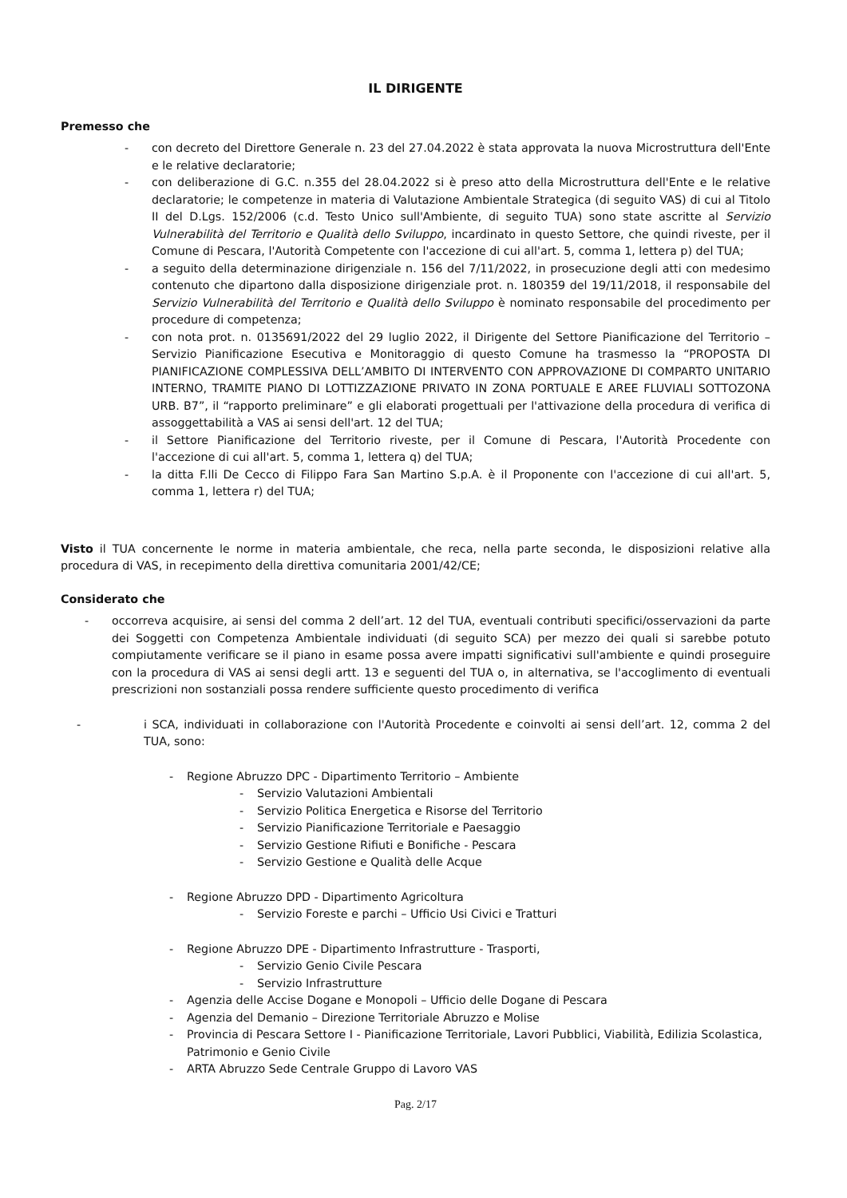IL DIRIGENTE
Premesso che
- con decreto del Direttore Generale n. 23 del 27.04.2022 è stata approvata la nuova Microstruttura dell'Ente e le relative declaratorie;
- con deliberazione di G.C. n.355 del 28.04.2022 si è preso atto della Microstruttura dell'Ente e le relative declaratorie; le competenze in materia di Valutazione Ambientale Strategica (di seguito VAS) di cui al Titolo II del D.Lgs. 152/2006 (c.d. Testo Unico sull'Ambiente, di seguito TUA) sono state ascritte al Servizio Vulnerabilità del Territorio e Qualità dello Sviluppo, incardinato in questo Settore, che quindi riveste, per il Comune di Pescara, l'Autorità Competente con l'accezione di cui all'art. 5, comma 1, lettera p) del TUA;
- a seguito della determinazione dirigenziale n. 156 del 7/11/2022, in prosecuzione degli atti con medesimo contenuto che dipartono dalla disposizione dirigenziale prot. n. 180359 del 19/11/2018, il responsabile del Servizio Vulnerabilità del Territorio e Qualità dello Sviluppo è nominato responsabile del procedimento per procedure di competenza;
- con nota prot. n. 0135691/2022 del 29 luglio 2022, il Dirigente del Settore Pianificazione del Territorio – Servizio Pianificazione Esecutiva e Monitoraggio di questo Comune ha trasmesso la “PROPOSTA DI PIANIFICAZIONE COMPLESSIVA DELL’AMBITO DI INTERVENTO CON APPROVAZIONE DI COMPARTO UNITARIO INTERNO, TRAMITE PIANO DI LOTTIZZAZIONE PRIVATO IN ZONA PORTUALE E AREE FLUVIALI SOTTOZONA URB. B7”, il “rapporto preliminare” e gli elaborati progettuali per l'attivazione della procedura di verifica di assoggettabilità a VAS ai sensi dell'art. 12 del TUA;
- il Settore Pianificazione del Territorio riveste, per il Comune di Pescara, l'Autorità Procedente con l'accezione di cui all'art. 5, comma 1, lettera q) del TUA;
- la ditta F.lli De Cecco di Filippo Fara San Martino S.p.A. è il Proponente con l'accezione di cui all'art. 5, comma 1, lettera r) del TUA;
Visto il TUA concernente le norme in materia ambientale, che reca, nella parte seconda, le disposizioni relative alla procedura di VAS, in recepimento della direttiva comunitaria 2001/42/CE;
Considerato che
- occorreva acquisire, ai sensi del comma 2 dell’art. 12 del TUA, eventuali contributi specifici/osservazioni da parte dei Soggetti con Competenza Ambientale individuati (di seguito SCA) per mezzo dei quali si sarebbe potuto compiutamente verificare se il piano in esame possa avere impatti significativi sull'ambiente e quindi proseguire con la procedura di VAS ai sensi degli artt. 13 e seguenti del TUA o, in alternativa, se l'accoglimento di eventuali prescrizioni non sostanziali possa rendere sufficiente questo procedimento di verifica
- i SCA, individuati in collaborazione con l'Autorità Procedente e coinvolti ai sensi dell’art. 12, comma 2 del TUA, sono:
- Regione Abruzzo DPC - Dipartimento Territorio – Ambiente
- Servizio Valutazioni Ambientali
- Servizio Politica Energetica e Risorse del Territorio
- Servizio Pianificazione Territoriale e Paesaggio
- Servizio Gestione Rifiuti e Bonifiche - Pescara
- Servizio Gestione e Qualità delle Acque
- Regione Abruzzo DPD - Dipartimento Agricoltura
- Servizio Foreste e parchi – Ufficio Usi Civici e Tratturi
- Regione Abruzzo DPE - Dipartimento Infrastrutture - Trasporti,
- Servizio Genio Civile Pescara
- Servizio Infrastrutture
- Agenzia delle Accise Dogane e Monopoli – Ufficio delle Dogane di Pescara
- Agenzia del Demanio – Direzione Territoriale Abruzzo e Molise
- Provincia di Pescara Settore I - Pianificazione Territoriale, Lavori Pubblici, Viabilità, Edilizia Scolastica, Patrimonio e Genio Civile
- ARTA Abruzzo Sede Centrale Gruppo di Lavoro VAS
Pag. 2/17